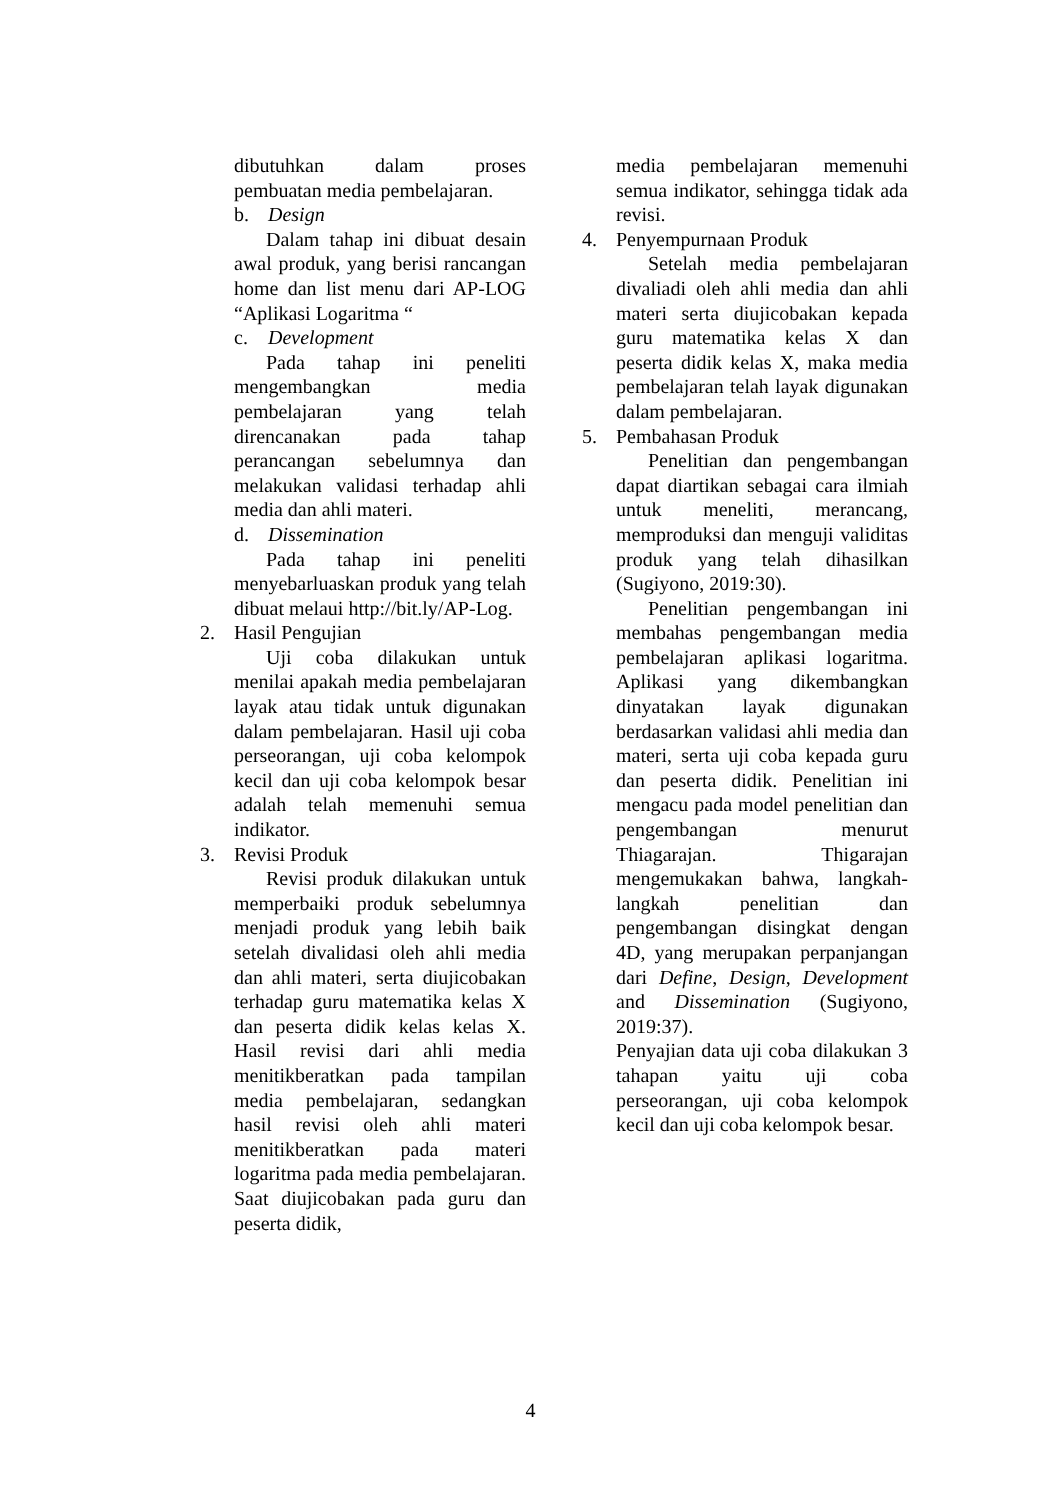dibutuhkan dalam proses pembuatan media pembelajaran.
b. Design
Dalam tahap ini dibuat desain awal produk, yang berisi rancangan home dan list menu dari AP-LOG “Aplikasi Logaritma “
c. Development
Pada tahap ini peneliti mengembangkan media pembelajaran yang telah direncanakan pada tahap perancangan sebelumnya dan melakukan validasi terhadap ahli media dan ahli materi.
d. Dissemination
Pada tahap ini peneliti menyebarluaskan produk yang telah dibuat melaui http://bit.ly/AP-Log.
2. Hasil Pengujian
Uji coba dilakukan untuk menilai apakah media pembelajaran layak atau tidak untuk digunakan dalam pembelajaran. Hasil uji coba perseorangan, uji coba kelompok kecil dan uji coba kelompok besar adalah telah memenuhi semua indikator.
3. Revisi Produk
Revisi produk dilakukan untuk memperbaiki produk sebelumnya menjadi produk yang lebih baik setelah divalidasi oleh ahli media dan ahli materi, serta diujicobakan terhadap guru matematika kelas X dan peserta didik kelas kelas X. Hasil revisi dari ahli media menitikberatkan pada tampilan media pembelajaran, sedangkan hasil revisi oleh ahli materi menitikberatkan pada materi logaritma pada media pembelajaran. Saat diujicobakan pada guru dan peserta didik,
media pembelajaran memenuhi semua indikator, sehingga tidak ada revisi.
4. Penyempurnaan Produk
Setelah media pembelajaran divaliadi oleh ahli media dan ahli materi serta diujicobakan kepada guru matematika kelas X dan peserta didik kelas X, maka media pembelajaran telah layak digunakan dalam pembelajaran.
5. Pembahasan Produk
Penelitian dan pengembangan dapat diartikan sebagai cara ilmiah untuk meneliti, merancang, memproduksi dan menguji validitas produk yang telah dihasilkan (Sugiyono, 2019:30).
Penelitian pengembangan ini membahas pengembangan media pembelajaran aplikasi logaritma. Aplikasi yang dikembangkan dinyatakan layak digunakan berdasarkan validasi ahli media dan materi, serta uji coba kepada guru dan peserta didik. Penelitian ini mengacu pada model penelitian dan pengembangan menurut Thiagarajan. Thigarajan mengemukakan bahwa, langkah-langkah penelitian dan pengembangan disingkat dengan 4D, yang merupakan perpanjangan dari Define, Design, Development and Dissemination (Sugiyono, 2019:37).
Penyajian data uji coba dilakukan 3 tahapan yaitu uji coba perseorangan, uji coba kelompok kecil dan uji coba kelompok besar.
4